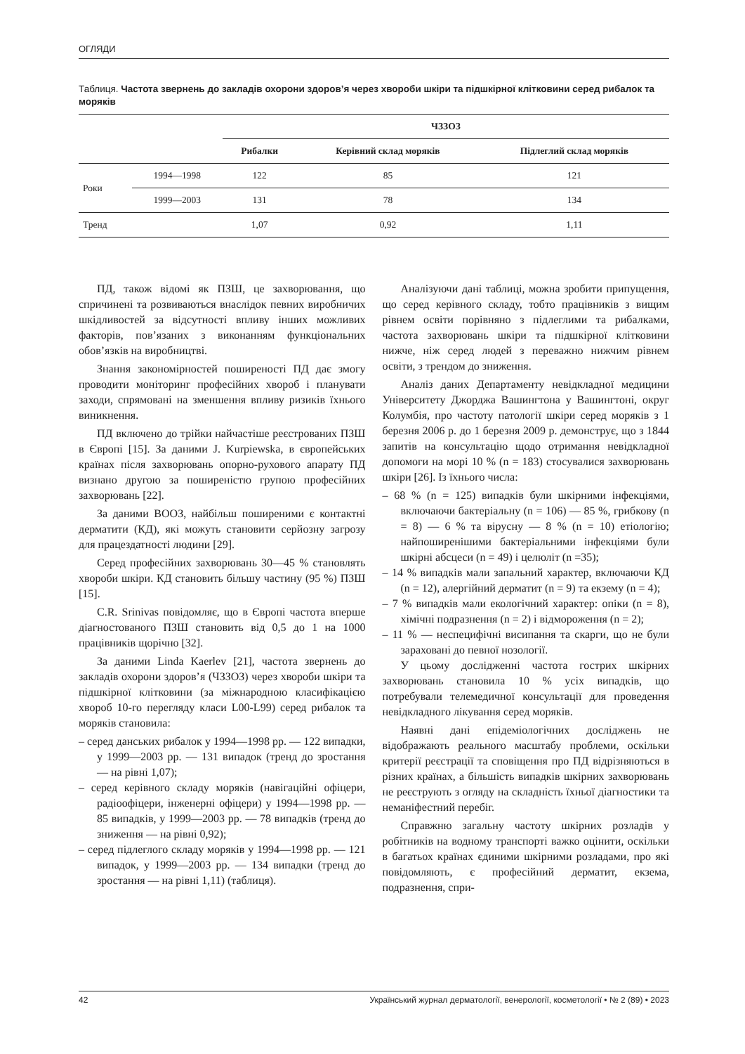ОГЛЯДИ
Таблиця. Частота звернень до закладів охорони здоров’я через хвороби шкіри та підшкірної клітковини серед рибалок та моряків
| | | ЧЗЗОЗ | | |
| --- | --- | --- | --- | --- |
| | | Рибалки | Керівний склад моряків | Підлеглий склад моряків |
| Роки | 1994—1998 | 122 | 85 | 121 |
| | 1999—2003 | 131 | 78 | 134 |
| Тренд | | 1,07 | 0,92 | 1,11 |
ПД, також відомі як ПЗШ, це захворювання, що спричинені та розвиваються внаслідок певних виробничих шкідливостей за відсутності впливу інших можливих факторів, пов’язаних з виконанням функціональних обов’язків на виробництві.
Знання закономірностей поширеності ПД дає змогу проводити моніторинг професійних хвороб і планувати заходи, спрямовані на зменшення впливу ризиків їхнього виникнення.
ПД включено до трійки найчастіше реєстрованих ПЗШ в Європі [15]. За даними J. Kurpiewska, в європейських країнах після захворювань опорно-рухового апарату ПД визнано другою за поширеністю групою професійних захворювань [22].
За даними ВООЗ, найбільш поширеними є контактні дерматити (КД), які можуть становити серйозну загрозу для працездатності людини [29].
Серед професійних захворювань 30—45 % становлять хвороби шкіри. КД становить більшу частину (95 %) ПЗШ [15].
C.R. Srinivas повідомляє, що в Європі частота вперше діагностованого ПЗШ становить від 0,5 до 1 на 1000 працівників щорічно [32].
За даними Linda Kaerlev [21], частота звернень до закладів охорони здоров’я (ЧЗЗОЗ) через хвороби шкіри та підшкірної клітковини (за міжнародною класифікацією хвороб 10-го перегляду класи L00-L99) серед рибалок та моряків становила:
– серед данських рибалок у 1994—1998 рр. — 122 випадки, у 1999—2003 рр. — 131 випадок (тренд до зростання — на рівні 1,07);
– серед керівного складу моряків (навігаційні офіцери, радіоофіцери, інженерні офіцери) у 1994—1998 рр. — 85 випадків, у 1999—2003 рр. — 78 випадків (тренд до зниження — на рівні 0,92);
– серед підлеглого складу моряків у 1994—1998 рр. — 121 випадок, у 1999—2003 рр. — 134 випадки (тренд до зростання — на рівні 1,11) (таблиця).
Аналізуючи дані таблиці, можна зробити припущення, що серед керівного складу, тобто працівників з вищим рівнем освіти порівняно з підлеглими та рибалками, частота захворювань шкіри та підшкірної клітковини нижче, ніж серед людей з переважно нижчим рівнем освіти, з трендом до зниження.
Аналіз даних Департаменту невідкладної медицини Університету Джорджа Вашингтона у Вашингтоні, округ Колумбія, про частоту патології шкіри серед моряків з 1 березня 2006 р. до 1 березня 2009 р. демонструє, що з 1844 запитів на консультацію щодо отримання невідкладної допомоги на морі 10 % (n = 183) стосувалися захворювань шкіри [26]. Із їхнього числа:
– 68 % (n = 125) випадків були шкірними інфекціями, включаючи бактеріальну (n = 106) — 85 %, грибкову (n = 8) — 6 % та вірусну — 8 % (n = 10) етіологію; найпоширенішими бактеріальними інфекціями були шкірні абсцеси (n = 49) і целюліт (n =35);
– 14 % випадків мали запальний характер, включаючи КД (n = 12), алергійний дерматит (n = 9) та екзему (n = 4);
– 7 % випадків мали екологічний характер: опіки (n = 8), хімічні подразнення (n = 2) і відмороження (n = 2);
– 11 % — неспецифічні висипання та скарги, що не були зараховані до певної нозології.
У цьому дослідженні частота гострих шкірних захворювань становила 10 % усіх випадків, що потребували телемедичної консультації для проведення невідкладного лікування серед моряків.
Наявні дані епідеміологічних досліджень не відображають реального масштабу проблеми, оскільки критерії реєстрації та сповіщення про ПД відрізняються в різних країнах, а більшість випадків шкірних захворювань не реєструють з огляду на складність їхньої діагностики та неманіфестний перебіг.
Справжню загальну частоту шкірних розладів у робітників на водному транспорті важко оцінити, оскільки в багатьох країнах єдиними шкірними розладами, про які повідомляють, є професійний дерматит, екзема, подразнення, спри-
42 Український журнал дерматології, венерології, косметології • № 2 (89) • 2023